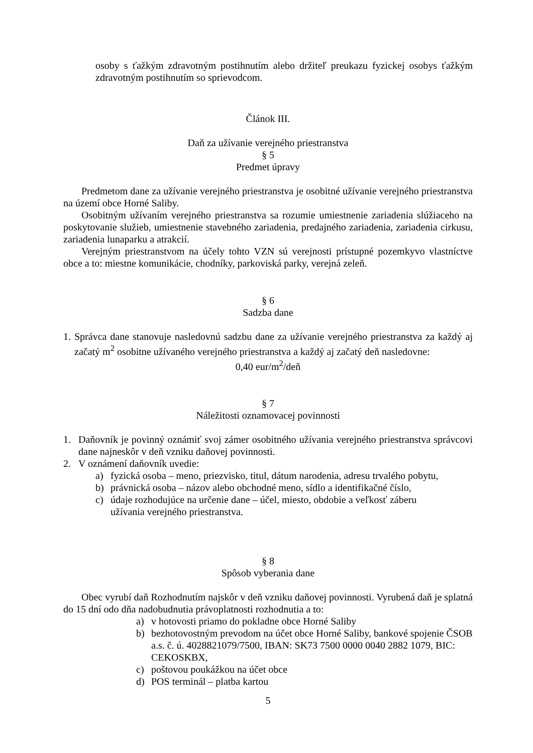osoby s ťažkým zdravotným postihnutím alebo držiteľ preukazu fyzickej osobys ťažkým zdravotným postihnutím so sprievodcom.
Článok III.
Daň za užívanie verejného priestranstva
§ 5
Predmet úpravy
Predmetom dane za užívanie verejného priestranstva je osobitné užívanie verejného priestranstva na území obce Horné Saliby.
Osobitným užívaním verejného priestranstva sa rozumie umiestnenie zariadenia slúžiaceho na poskytovanie služieb, umiestnenie stavebného zariadenia, predajného zariadenia, zariadenia cirkusu, zariadenia lunaparku a atrakcií.
Verejným priestranstvom na účely tohto VZN sú verejnosti prístupné pozemkyvo vlastníctve obce a to: miestne komunikácie, chodníky, parkoviská parky, verejná zeleň.
§ 6
Sadzba dane
1.
Správca dane stanovuje nasledovnú sadzbu dane za užívanie verejného priestranstva za každý aj začatý m<sup>2</sup> osobitne užívaného verejného priestranstva a každý aj začatý deň nasledovne:
0,40 eur/m<sup>2</sup>/deň
§ 7
Náležitosti oznamovacej povinnosti
1. Daňovník je povinný oznámiť svoj zámer osobitného užívania verejného priestranstva správcovi dane najneskôr v deň vzniku daňovej povinnosti.
2. V oznámení daňovník uvedie:
a) fyzická osoba – meno, priezvisko, titul, dátum narodenia, adresu trvalého pobytu,
b) právnická osoba – názov alebo obchodné meno, sídlo a identifikačné číslo,
c) údaje rozhodujúce na určenie dane – účel, miesto, obdobie a veľkosť záberu
užívania verejného priestranstva.
§ 8
Spôsob vyberania dane
Obec vyrubí daň Rozhodnutím najskôr v deň vzniku daňovej povinnosti. Vyrubená daň je splatná do 15 dní odo dňa nadobudnutia právoplatnosti rozhodnutia a to:
a) v hotovosti priamo do pokladne obce Horné Saliby
b) bezhotovostným prevodom na účet obce Horné Saliby, bankové spojenie ČSOB a.s. č. ú. 4028821079/7500, IBAN: SK73 7500 0000 0040 2882 1079, BIC: CEKOSKBX,
c) poštovou poukážkou na účet obce
d) POS terminál – platba kartou
5